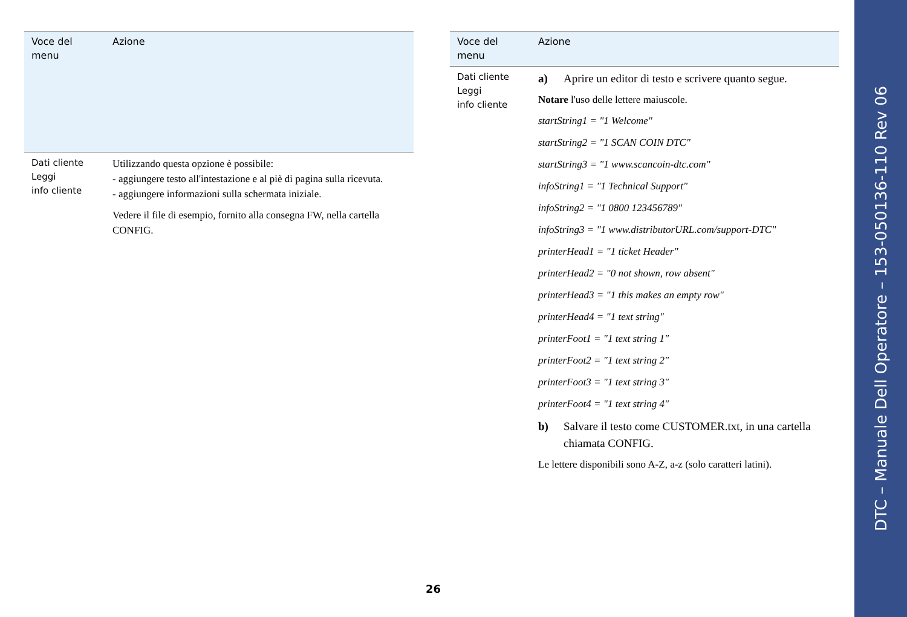| Voce del menu | Azione |
| --- | --- |
| Dati cliente Leggi info cliente | Utilizzando questa opzione è possibile: - aggiungere testo all'intestazione e al piè di pagina sulla ricevuta. - aggiungere informazioni sulla schermata iniziale. Vedere il file di esempio, fornito alla consegna FW, nella cartella CONFIG. |
| Voce del menu | Azione |
| --- | --- |
| Dati cliente Leggi info cliente | a) Aprire un editor di testo e scrivere quanto segue. Notare l'uso delle lettere maiuscole. startString1 = "1 Welcome" startString2 = "1 SCAN COIN DTC" startString3 = "1 www.scancoin-dtc.com" infoString1 = "1 Technical Support" infoString2 = "1 0800 123456789" infoString3 = "1 www.distributorURL.com/support-DTC" printerHead1 = "1 ticket Header" printerHead2 = "0 not shown, row absent" printerHead3 = "1 this makes an empty row" printerHead4 = "1 text string" printerFoot1 = "1 text string 1" printerFoot2 = "1 text string 2" printerFoot3 = "1 text string 3" printerFoot4 = "1 text string 4" b) Salvare il testo come CUSTOMER.txt, in una cartella chiamata CONFIG. Le lettere disponibili sono A-Z, a-z (solo caratteri latini). |
26
DTC – Manuale Dell Operatore – 153-050136-110 Rev 06